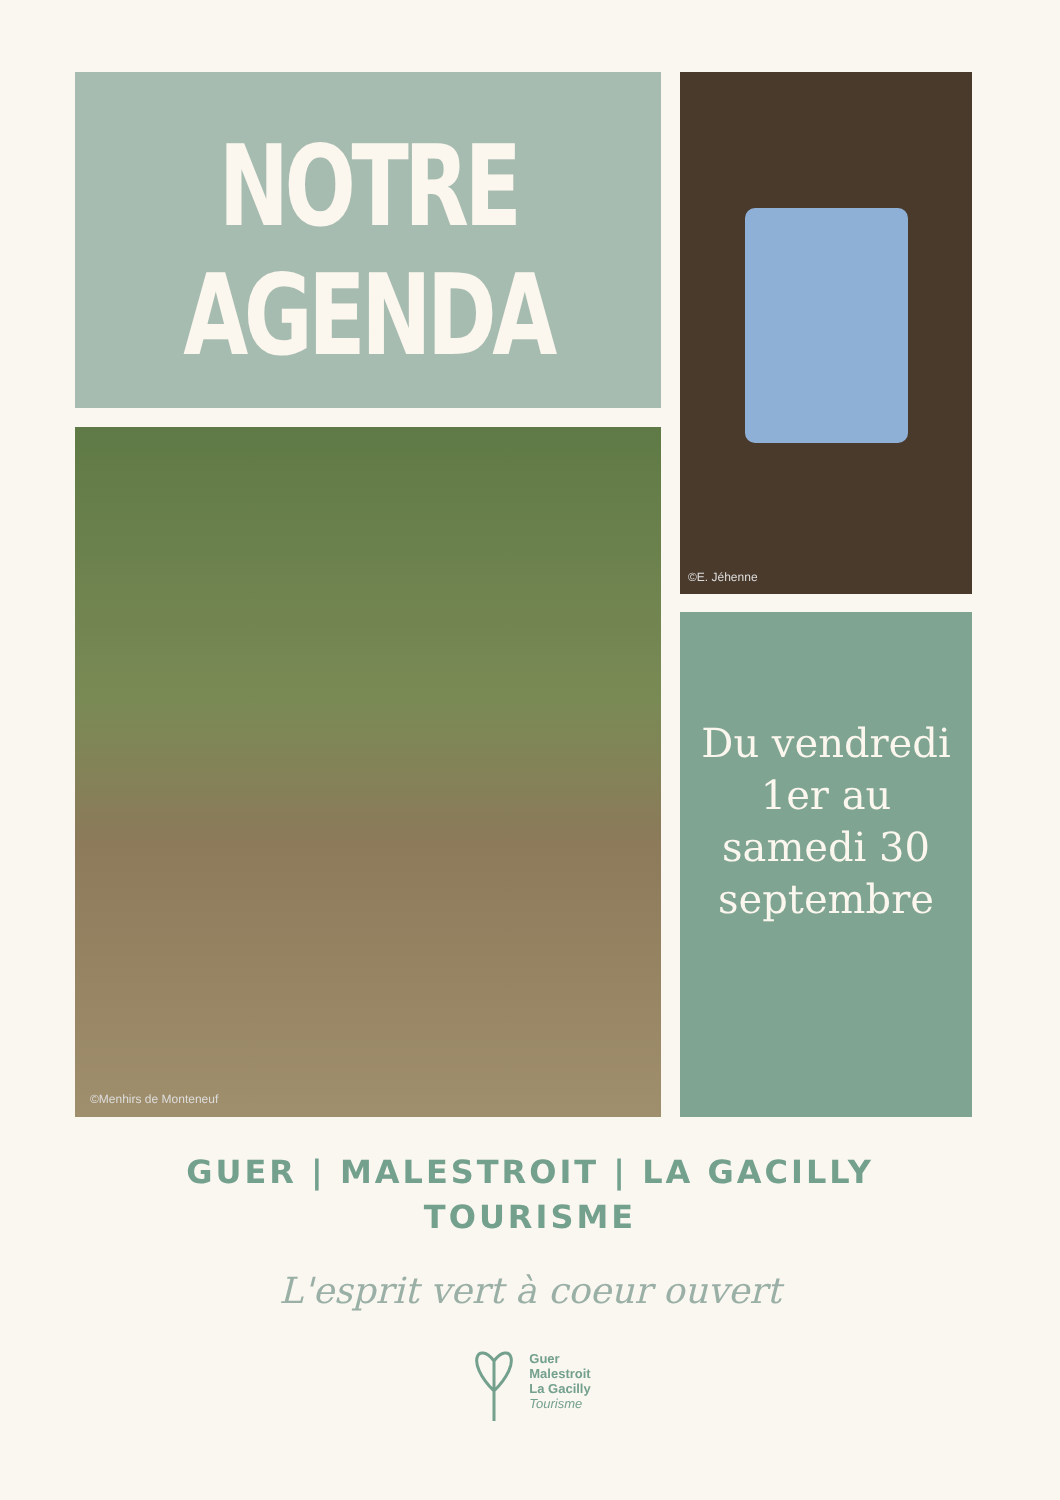NOTRE
AGENDA
©E. Jéhenne
©Menhirs de Monteneuf
Du vendredi
1er au
samedi 30
septembre
GUER | MALESTROIT | LA GACILLY
TOURISME
L'esprit vert à coeur ouvert
Guer
Malestroit
La Gacilly
Tourisme